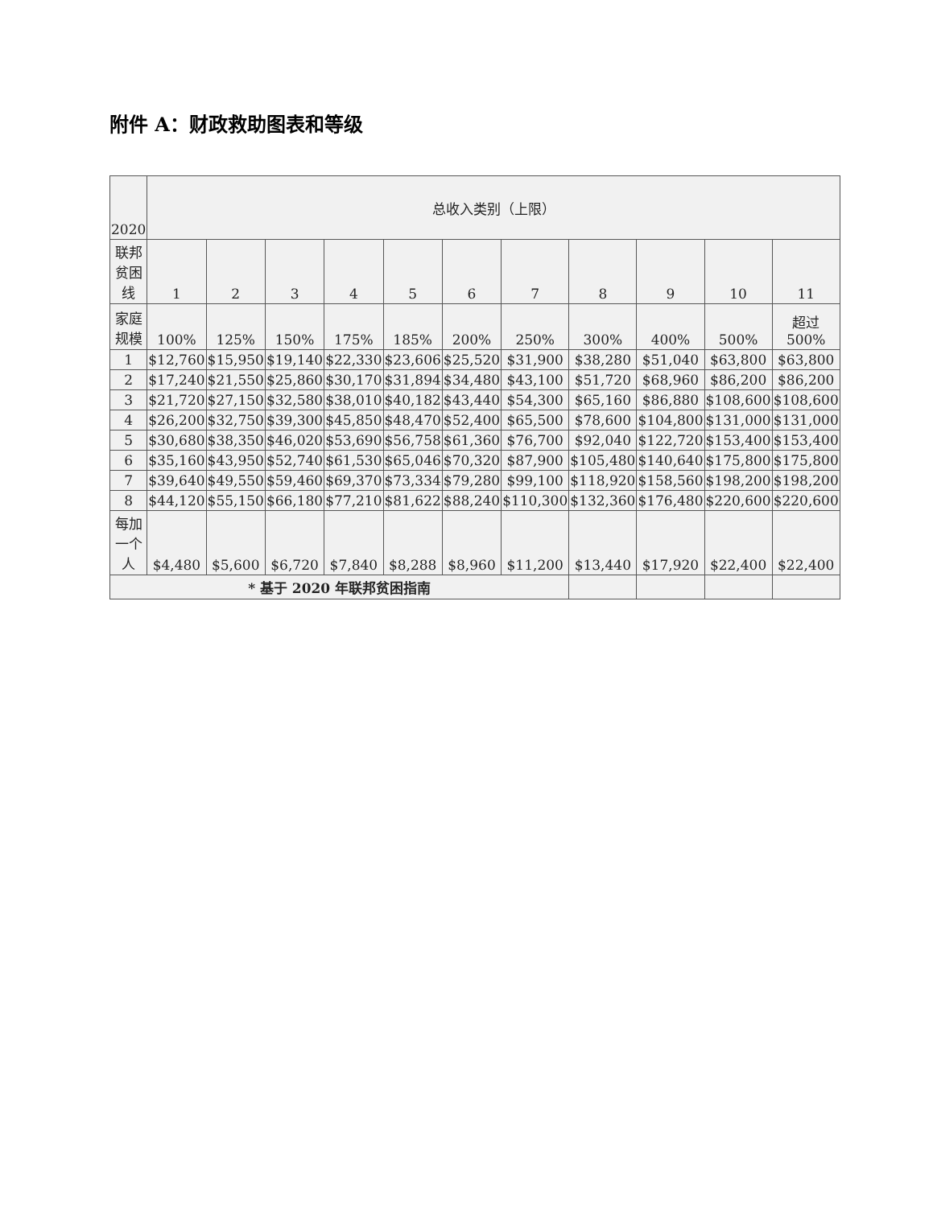附件 A：财政救助图表和等级
| 2020 | 总收入类别（上限） | | | | | | | | | | |
| --- | --- | --- | --- | --- | --- | --- | --- | --- | --- | --- | --- |
| 联邦贫困线 | 1 | 2 | 3 | 4 | 5 | 6 | 7 | 8 | 9 | 10 | 11 |
| 家庭规模 | 100% | 125% | 150% | 175% | 185% | 200% | 250% | 300% | 400% | 500% | 超过 500% |
| 1 | $12,760 | $15,950 | $19,140 | $22,330 | $23,606 | $25,520 | $31,900 | $38,280 | $51,040 | $63,800 | $63,800 |
| 2 | $17,240 | $21,550 | $25,860 | $30,170 | $31,894 | $34,480 | $43,100 | $51,720 | $68,960 | $86,200 | $86,200 |
| 3 | $21,720 | $27,150 | $32,580 | $38,010 | $40,182 | $43,440 | $54,300 | $65,160 | $86,880 | $108,600 | $108,600 |
| 4 | $26,200 | $32,750 | $39,300 | $45,850 | $48,470 | $52,400 | $65,500 | $78,600 | $104,800 | $131,000 | $131,000 |
| 5 | $30,680 | $38,350 | $46,020 | $53,690 | $56,758 | $61,360 | $76,700 | $92,040 | $122,720 | $153,400 | $153,400 |
| 6 | $35,160 | $43,950 | $52,740 | $61,530 | $65,046 | $70,320 | $87,900 | $105,480 | $140,640 | $175,800 | $175,800 |
| 7 | $39,640 | $49,550 | $59,460 | $69,370 | $73,334 | $79,280 | $99,100 | $118,920 | $158,560 | $198,200 | $198,200 |
| 8 | $44,120 | $55,150 | $66,180 | $77,210 | $81,622 | $88,240 | $110,300 | $132,360 | $176,480 | $220,600 | $220,600 |
| 每加一个人 | $4,480 | $5,600 | $6,720 | $7,840 | $8,288 | $8,960 | $11,200 | $13,440 | $17,920 | $22,400 | $22,400 |
| * 基于 2020 年联邦贫困指南 | | | | | | | | | | | |